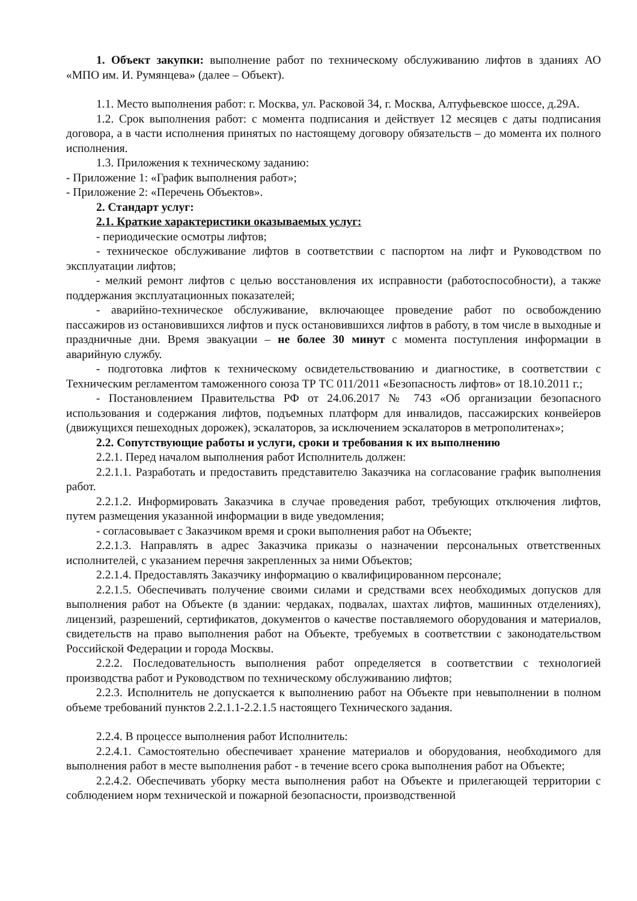1. Объект закупки: выполнение работ по техническому обслуживанию лифтов в зданиях АО «МПО им. И. Румянцева» (далее – Объект).
1.1. Место выполнения работ: г. Москва, ул. Расковой 34, г. Москва, Алтуфьевское шоссе, д.29А.
1.2. Срок выполнения работ: с момента подписания и действует 12 месяцев с даты подписания договора, а в части исполнения принятых по настоящему договору обязательств – до момента их полного исполнения.
1.3. Приложения к техническому заданию:
- Приложение 1: «График выполнения работ»;
- Приложение 2: «Перечень Объектов».
2. Стандарт услуг:
2.1. Краткие характеристики оказываемых услуг:
- периодические осмотры лифтов;
- техническое обслуживание лифтов в соответствии с паспортом на лифт и Руководством по эксплуатации лифтов;
- мелкий ремонт лифтов с целью восстановления их исправности (работоспособности), а также поддержания эксплуатационных показателей;
- аварийно-техническое обслуживание, включающее проведение работ по освобождению пассажиров из остановившихся лифтов и пуск остановившихся лифтов в работу, в том числе в выходные и праздничные дни. Время эвакуации – не более 30 минут с момента поступления информации в аварийную службу.
- подготовка лифтов к техническому освидетельствованию и диагностике, в соответствии с Техническим регламентом таможенного союза ТР ТС 011/2011 «Безопасность лифтов» от 18.10.2011 г.;
- Постановлением Правительства РФ от 24.06.2017 № 743 «Об организации безопасного использования и содержания лифтов, подъемных платформ для инвалидов, пассажирских конвейеров (движущихся пешеходных дорожек), эскалаторов, за исключением эскалаторов в метрополитенах»;
2.2. Сопутствующие работы и услуги, сроки и требования к их выполнению
2.2.1. Перед началом выполнения работ Исполнитель должен:
2.2.1.1. Разработать и предоставить представителю Заказчика на согласование график выполнения работ.
2.2.1.2. Информировать Заказчика в случае проведения работ, требующих отключения лифтов, путем размещения указанной информации в виде уведомления;
- согласовывает с Заказчиком время и сроки выполнения работ на Объекте;
2.2.1.3. Направлять в адрес Заказчика приказы о назначении персональных ответственных исполнителей, с указанием перечня закрепленных за ними Объектов;
2.2.1.4. Предоставлять Заказчику информацию о квалифицированном персонале;
2.2.1.5. Обеспечивать получение своими силами и средствами всех необходимых допусков для выполнения работ на Объекте (в здании: чердаках, подвалах, шахтах лифтов, машинных отделениях), лицензий, разрешений, сертификатов, документов о качестве поставляемого оборудования и материалов, свидетельств на право выполнения работ на Объекте, требуемых в соответствии с законодательством Российской Федерации и города Москвы.
2.2.2. Последовательность выполнения работ определяется в соответствии с технологией производства работ и Руководством по техническому обслуживанию лифтов;
2.2.3. Исполнитель не допускается к выполнению работ на Объекте при невыполнении в полном объеме требований пунктов 2.2.1.1-2.2.1.5 настоящего Технического задания.
2.2.4. В процессе выполнения работ Исполнитель:
2.2.4.1. Самостоятельно обеспечивает хранение материалов и оборудования, необходимого для выполнения работ в месте выполнения работ - в течение всего срока выполнения работ на Объекте;
2.2.4.2. Обеспечивать уборку места выполнения работ на Объекте и прилегающей территории с соблюдением норм технической и пожарной безопасности, производственной